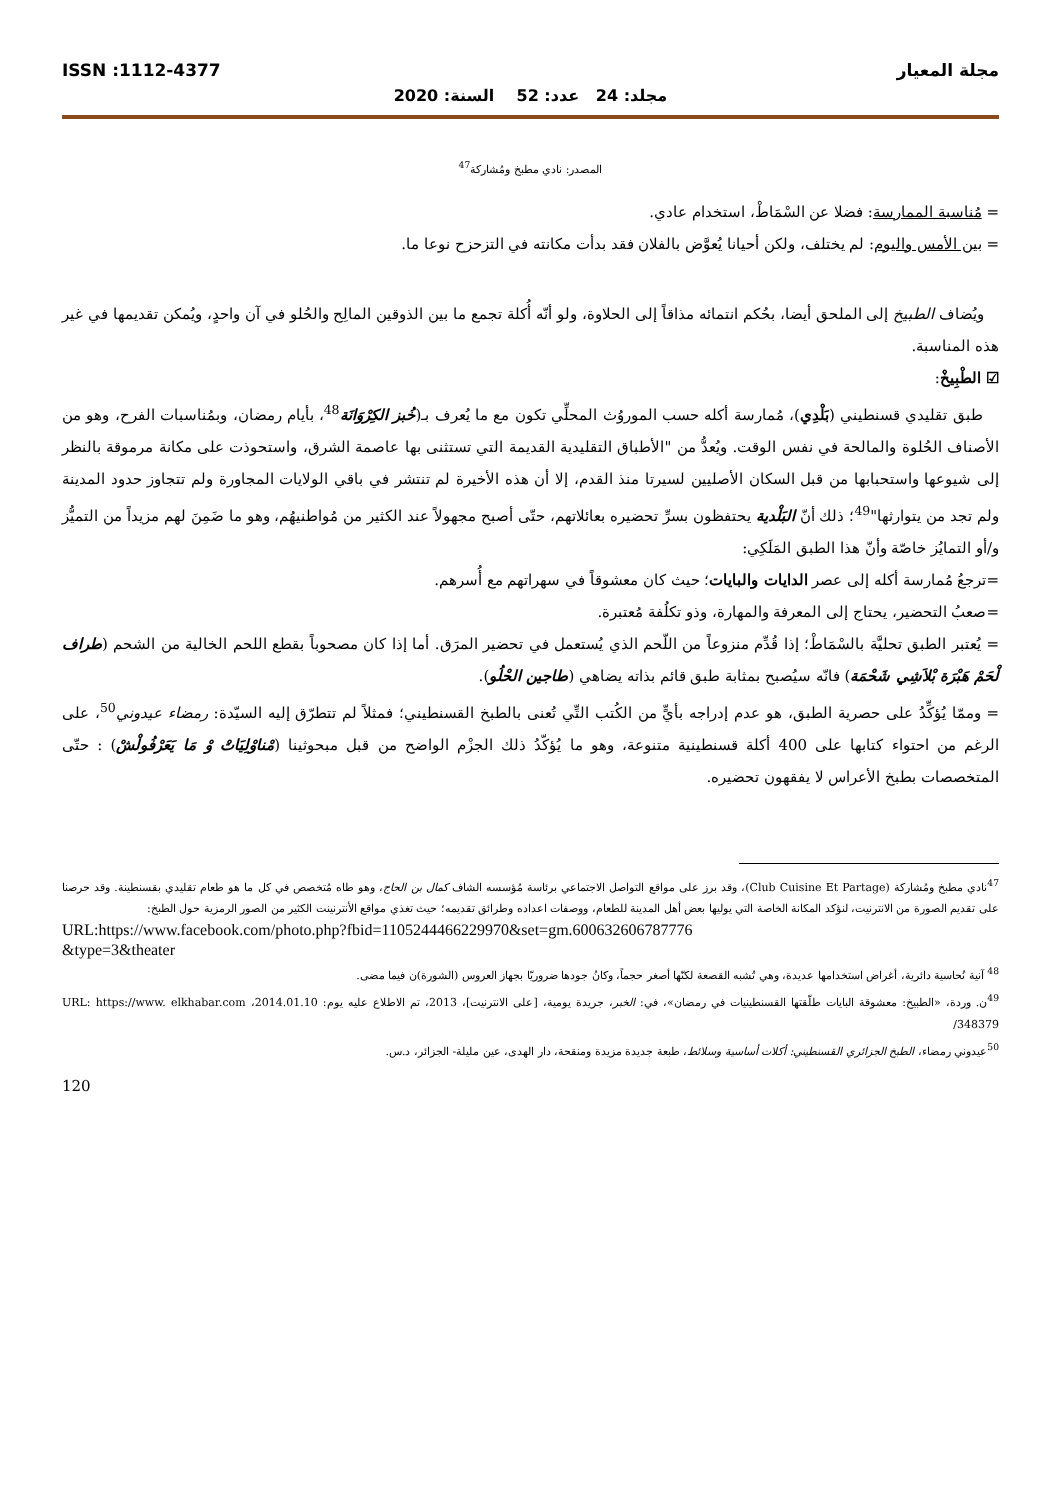مجلة المعيار ISSN :1112-4377
مجلد: 24 عدد: 52 السنة: 2020
المصدر: نادي مطبخ ومُشاركة<sup>47</sup>
= مُناسبة الممارسة: فضلا عن السْمَاطْ، استخدام عادي.
= بين الأمس واليوم: لم يختلف، ولكن أحيانا يُعوَّض بالفلان فقد بدأت مكانته في التزحزح نوعا ما.
ويُضاف الطبيخ إلى الملحق أيضا، بحُكم انتمائه مذاقاً إلى الحلاوة، ولو أنّه أُكلة تجمع ما بين الذوقين المالِح والحُلو في آن واحدٍ، ويُمكن تقديمها في غير هذه المناسبة.
☑ الطْبِيخْ:
طبق تقليدي قسنطيني (بَلْدِي)، مُمارسة أكله حسب الموروُث المحلِّي تكون مع ما يُعرف بـ(خُبز الكِرْوَانَة<sup>48</sup>، بأيام رمضان، وبمُناسبات الفرح، وهو من الأصناف الحُلوة والمالحة في نفس الوقت. ويُعدُّ من "الأطباق التقليدية القديمة التي تستثنى بها عاصمة الشرق، واستحوذت على مكانة مرموقة بالنظر إلى شيوعها واستحبابها من قبل السكان الأصليين لسيرتا منذ القدم، إلا أن هذه الأخيرة لم تنتشر في باقي الولايات المجاورة ولم تتجاوز حدود المدينة ولم تجد من يتوارثها"<sup>49</sup>؛ ذلك أنّ البَلْدية يحتفظون بسرِّ تحضيره بعائلاتهم، حتّى أصبح مجهولاً عند الكثير من مُواطنيهُم، وهو ما ضَمِنَ لهم مزيداً من التميُّز و/أو التمايُز خاصّة وأنّ هذا الطبق المَلَكِي:
=ترجعُ مُمارسة أكله إلى عصر الدايات والبايات؛ حيث كان معشوقاً في سهراتهم مع أُسرهم.
=صعبُ التحضير، يحتاج إلى المعرفة والمهارة، وذو تكلُفة مُعتبرة.
= يُعتبر الطبق تحليَّة بالسْمَاطْ؛ إذا قُدِّم منزوعاً من اللّحم الذي يُستعمل في تحضير المرَق. أما إذا كان مصحوباً بقطع اللحم الخالية من الشحم (طراف لْحَمْ هَبْرَة بْلاَشِي شَحْمَة) فانّه سيُصبح بمثابة طبق قائم بذاته يضاهي (طاجين الحْلُو).
= وممّا يُؤكِّدُ على حصرية الطبق، هو عدم إدراجه بأيٍّ من الكُتب التِّي تُعنى بالطبخ القسنطيني؛ فمثلاً لم تتطرّق إليه السيّدة: رمضاء عيدوني<sup>50</sup>، على الرغم من احتواء كتابها على 400 أكلة قسنطينية متنوعة، وهو ما يُؤكّدُ ذلك الجزْم الواضح من قبل مبحوثينا (مْناوْلِيَاتْ وْ مَا يَعَرْفُولْشْ) : حتّى المتخصصات بطبخ الأعراس لا يفقهون تحضيره.
<sup>47</sup> نادي مطبخ ومُشاركة (Club Cuisine Et Partage)، وقد برز على مواقع التواصل الاجتماعي برئاسة مُؤسسه الشاف كمال بن الحاج، وهو طاه مُتخصص في كل ما هو طعام تقليدي بقسنطينة. وقد حرصنا على تقديم الصورة من الانترنيت، لنؤكد المكانة الخاصة التي يوليها بعض أهل المدينة للطعام، ووصفات اعداده وطرائق تقديمه؛ حيث تغذي مواقع الأنترنينت الكثير من الصور الرمزية حول الطبخ:
URL:https://www.facebook.com/photo.php?fbid=1105244466229970&set=gm.600632606787776
&type=3&theater
<sup>48</sup> آنية نُحاسية دائرية، أغراض استخدامها عديدة، وهي تُشبه القصعة لكنّها أصغر حجماً، وكانُ جودها ضروريّا بجهاز العروس (الشورة)ن فيما مضى.
<sup>49</sup> ن. وردة، «الطبيخ: معشوقة البايات طلّقتها القسنطينيات في رمضان»، في: الخبر، جريدة يومية، [على الانترنيت]، 2013، تم الاطلاع عليه يوم: 2014.01.10، URL: https://www. elkhabar.com /348379
<sup>50</sup> عيدوني رمضاء، الطبخ الجزائري القسنطيني: أكلات أساسية وسلائط، طبعة جديدة مزيدة ومنقحة، دار الهدى، عين مليلة- الجزائر، د.س.
120